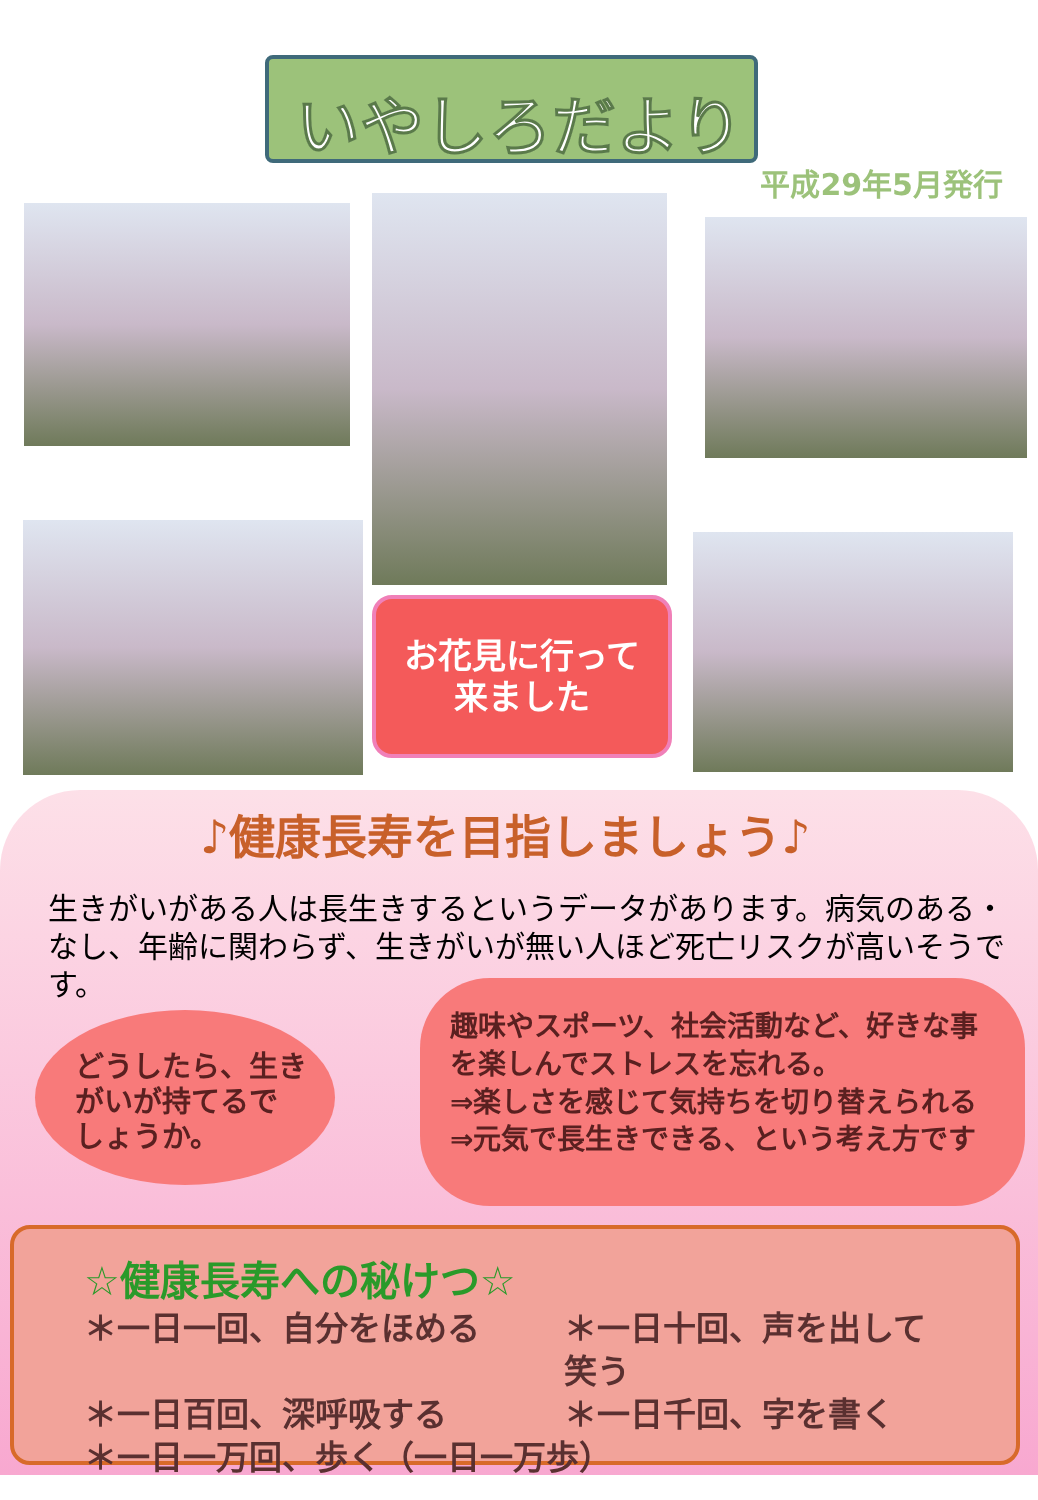いやしろだより
平成29年5月発行
お花見に行って
来ました
♪健康長寿を目指しましょう♪
生きがいがある人は長生きするというデータがあります。病気のある・なし、年齢に関わらず、生きがいが無い人ほど死亡リスクが高いそうです。
どうしたら、生き
がいが持てるで
しょうか。
趣味やスポーツ、社会活動など、好きな事を楽しんでストレスを忘れる。
⇒楽しさを感じて気持ちを切り替えられる
⇒元気で長生きできる、という考え方です
☆健康長寿への秘けつ☆
＊一日一回、自分をほめる
＊一日十回、声を出して笑う
＊一日百回、深呼吸する
＊一日千回、字を書く
＊一日一万回、歩く（一日一万歩）